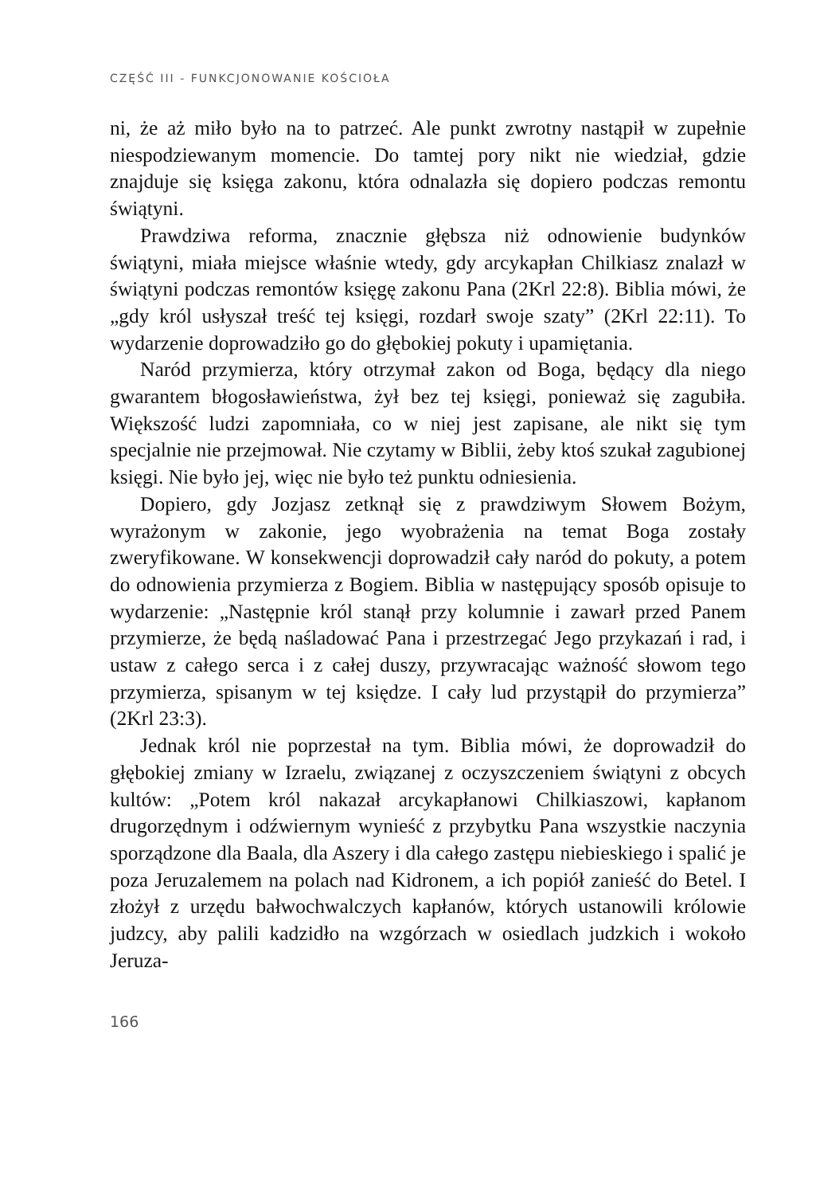CZĘŚĆ III - FUNKCJONOWANIE KOŚCIOŁA
ni, że aż miło było na to patrzeć. Ale punkt zwrotny nastąpił w zupełnie niespodziewanym momencie. Do tamtej pory nikt nie wiedział, gdzie znajduje się księga zakonu, która odnalazła się dopiero podczas remontu świątyni.
Prawdziwa reforma, znacznie głębsza niż odnowienie budynków świątyni, miała miejsce właśnie wtedy, gdy arcykapłan Chilkiasz znalazł w świątyni podczas remontów księgę zakonu Pana (2Krl 22:8). Biblia mówi, że „gdy król usłyszał treść tej księgi, rozdarł swoje szaty” (2Krl 22:11). To wydarzenie doprowadziło go do głębokiej pokuty i upamiętania.
Naród przymierza, który otrzymał zakon od Boga, będący dla niego gwarantem błogosławieństwa, żył bez tej księgi, ponieważ się zagubiła. Większość ludzi zapomniała, co w niej jest zapisane, ale nikt się tym specjalnie nie przejmował. Nie czytamy w Biblii, żeby ktoś szukał zagubionej księgi. Nie było jej, więc nie było też punktu odniesienia.
Dopiero, gdy Jozjasz zetknął się z prawdziwym Słowem Bożym, wyrażonym w zakonie, jego wyobrażenia na temat Boga zostały zweryfikowane. W konsekwencji doprowadził cały naród do pokuty, a potem do odnowienia przymierza z Bogiem. Biblia w następujący sposób opisuje to wydarzenie: „Następnie król stanął przy kolumnie i zawarł przed Panem przymierze, że będą naśladować Pana i przestrzegać Jego przykazań i rad, i ustaw z całego serca i z całej duszy, przywracając ważność słowom tego przymierza, spisanym w tej księdze. I cały lud przystąpił do przymierza” (2Krl 23:3).
Jednak król nie poprzestał na tym. Biblia mówi, że doprowadził do głębokiej zmiany w Izraelu, związanej z oczyszczeniem świątyni z obcych kultów: „Potem król nakazał arcykapłanowi Chilkiaszowi, kapłanom drugorzędnym i odźwiernym wynieść z przybytku Pana wszystkie naczynia sporządzone dla Baala, dla Aszery i dla całego zastępu niebieskiego i spalić je poza Jeruzalemem na polach nad Kidronem, a ich popiół zanieść do Betel. I złożył z urzędu bałwochwalczych kapłanów, których ustanowili królowie judzcy, aby palili kadzidło na wzgórzach w osiedlach judzkich i wokoło Jeruza-
166